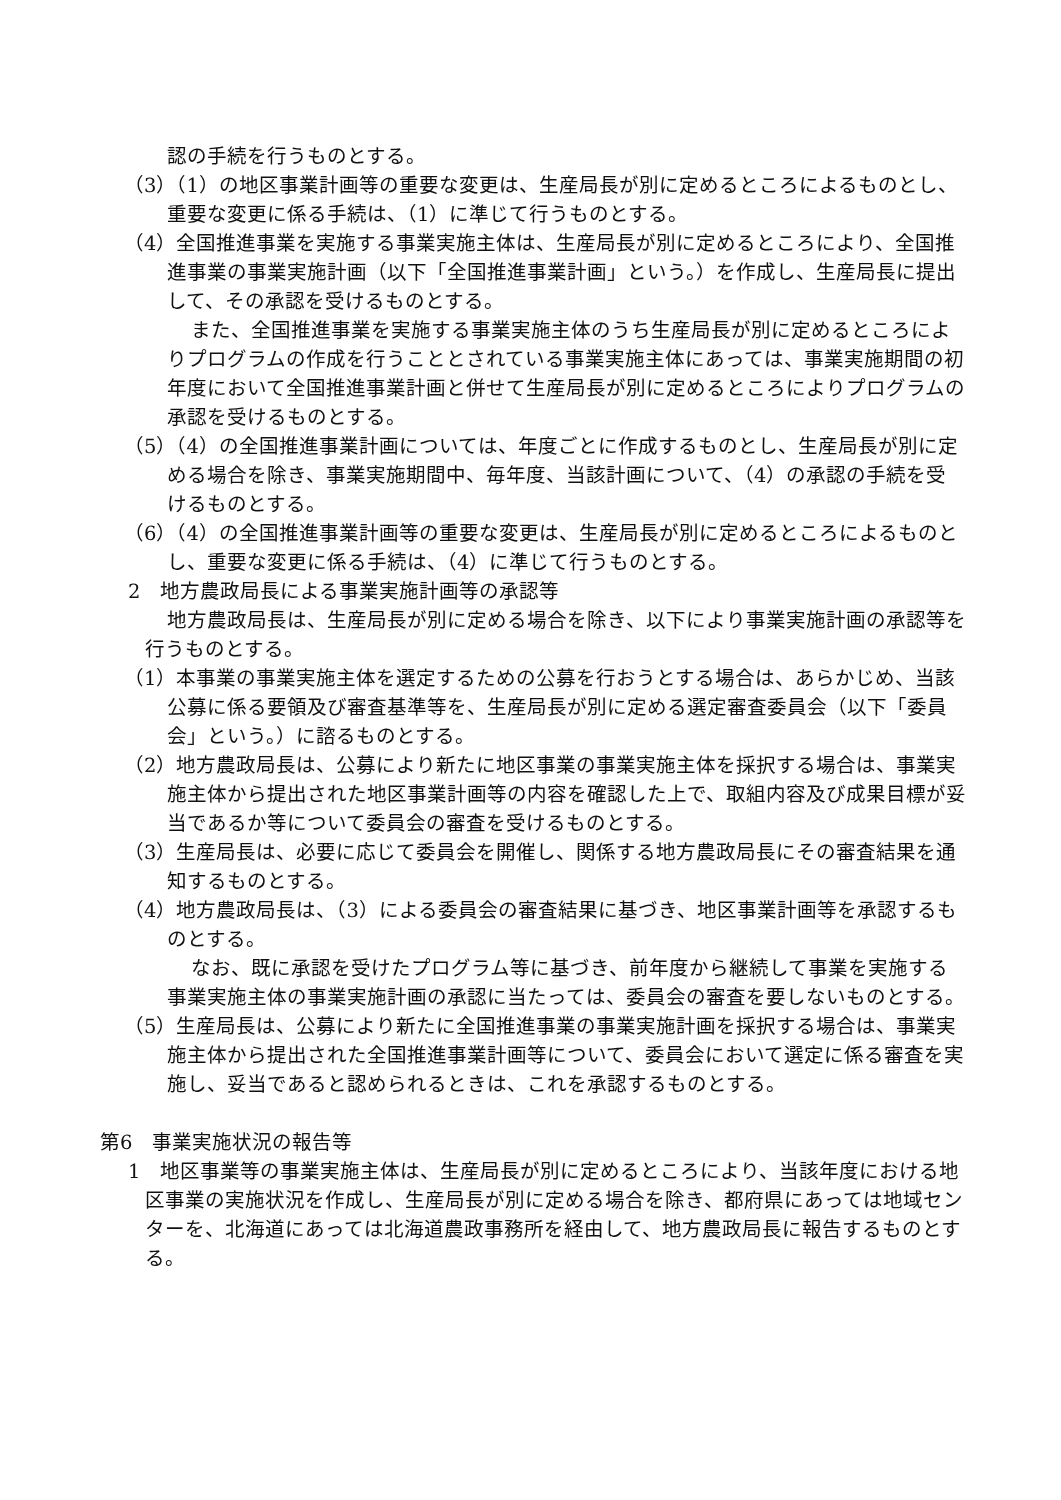認の手続を行うものとする。
（3）（1）の地区事業計画等の重要な変更は、生産局長が別に定めるところによるものとし、重要な変更に係る手続は、（1）に準じて行うものとする。
（4）全国推進事業を実施する事業実施主体は、生産局長が別に定めるところにより、全国推進事業の事業実施計画（以下「全国推進事業計画」という。）を作成し、生産局長に提出して、その承認を受けるものとする。
また、全国推進事業を実施する事業実施主体のうち生産局長が別に定めるところによりプログラムの作成を行うこととされている事業実施主体にあっては、事業実施期間の初年度において全国推進事業計画と併せて生産局長が別に定めるところによりプログラムの承認を受けるものとする。
（5）（4）の全国推進事業計画については、年度ごとに作成するものとし、生産局長が別に定める場合を除き、事業実施期間中、毎年度、当該計画について、（4）の承認の手続を受けるものとする。
（6）（4）の全国推進事業計画等の重要な変更は、生産局長が別に定めるところによるものとし、重要な変更に係る手続は、（4）に準じて行うものとする。
2　地方農政局長による事業実施計画等の承認等
地方農政局長は、生産局長が別に定める場合を除き、以下により事業実施計画の承認等を行うものとする。
（1）本事業の事業実施主体を選定するための公募を行おうとする場合は、あらかじめ、当該公募に係る要領及び審査基準等を、生産局長が別に定める選定審査委員会（以下「委員会」という。）に諮るものとする。
（2）地方農政局長は、公募により新たに地区事業の事業実施主体を採択する場合は、事業実施主体から提出された地区事業計画等の内容を確認した上で、取組内容及び成果目標が妥当であるか等について委員会の審査を受けるものとする。
（3）生産局長は、必要に応じて委員会を開催し、関係する地方農政局長にその審査結果を通知するものとする。
（4）地方農政局長は、（3）による委員会の審査結果に基づき、地区事業計画等を承認するものとする。
なお、既に承認を受けたプログラム等に基づき、前年度から継続して事業を実施する事業実施主体の事業実施計画の承認に当たっては、委員会の審査を要しないものとする。
（5）生産局長は、公募により新たに全国推進事業の事業実施計画を採択する場合は、事業実施主体から提出された全国推進事業計画等について、委員会において選定に係る審査を実施し、妥当であると認められるときは、これを承認するものとする。
第6　事業実施状況の報告等
1　地区事業等の事業実施主体は、生産局長が別に定めるところにより、当該年度における地区事業の実施状況を作成し、生産局長が別に定める場合を除き、都府県にあっては地域センターを、北海道にあっては北海道農政事務所を経由して、地方農政局長に報告するものとする。